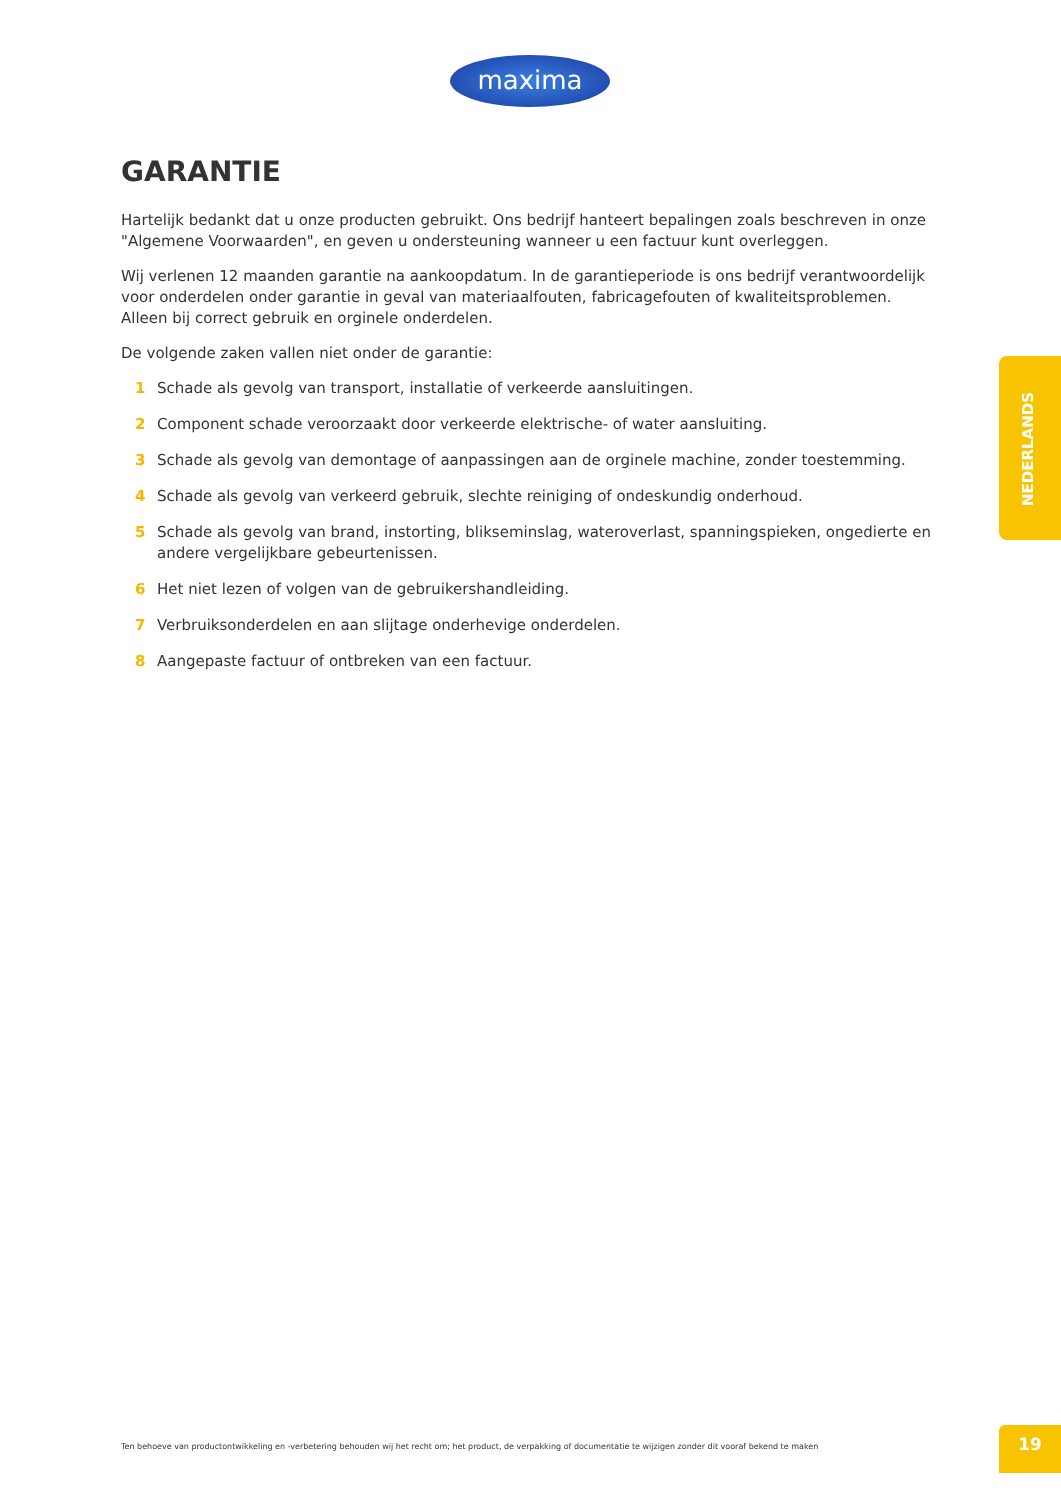maxima
GARANTIE
Hartelijk bedankt dat u onze producten gebruikt. Ons bedrijf hanteert bepalingen zoals beschreven in onze "Algemene Voorwaarden", en geven u ondersteuning wanneer u een factuur kunt overleggen.
Wij verlenen 12 maanden garantie na aankoopdatum. In de garantieperiode is ons bedrijf verantwoordelijk voor onderdelen onder garantie in geval van materiaalfouten, fabricagefouten of kwaliteitsproblemen. Alleen bij correct gebruik en orginele onderdelen.
De volgende zaken vallen niet onder de garantie:
1 Schade als gevolg van transport, installatie of verkeerde aansluitingen.
2 Component schade veroorzaakt door verkeerde elektrische- of water aansluiting.
3 Schade als gevolg van demontage of aanpassingen aan de orginele machine, zonder toestemming.
4 Schade als gevolg van verkeerd gebruik, slechte reiniging of ondeskundig onderhoud.
5 Schade als gevolg van brand, instorting, blikseminslag, wateroverlast, spanningspieken, ongedierte en andere vergelijkbare gebeurtenissen.
6 Het niet lezen of volgen van de gebruikershandleiding.
7 Verbruiksonderdelen en aan slijtage onderhevige onderdelen.
8 Aangepaste factuur of ontbreken van een factuur.
NEDERLANDS
Ten behoeve van productontwikkeling en -verbetering behouden wij het recht om; het product, de verpakking of documentatie te wijzigen zonder dit vooraf bekend te maken
19